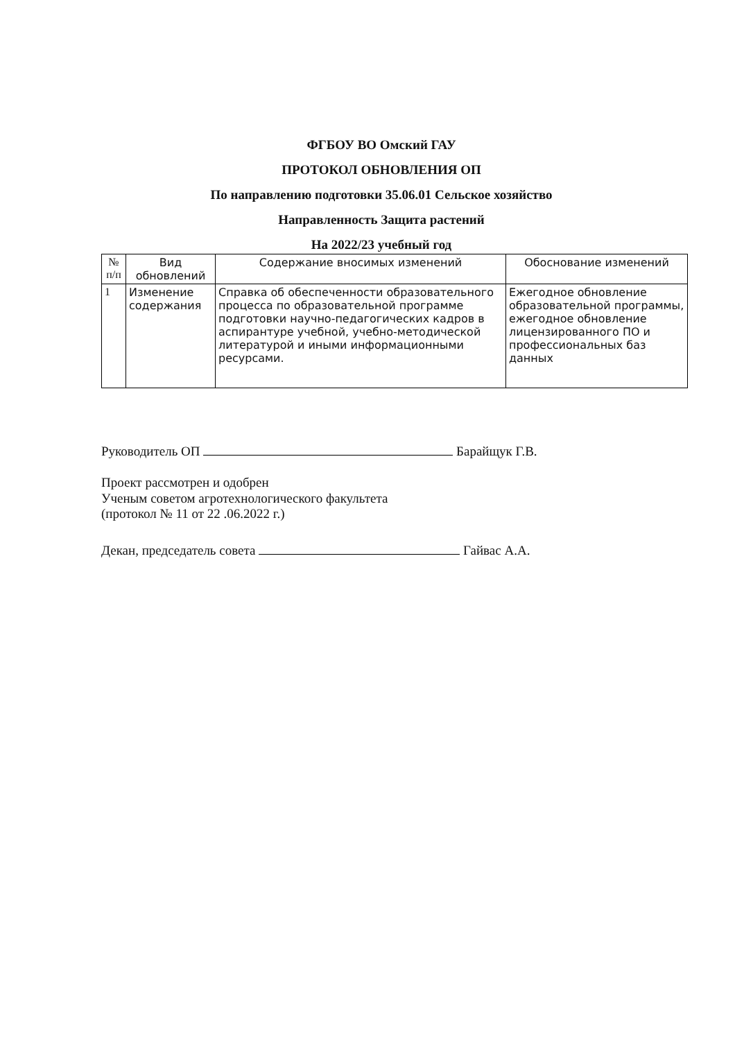ФГБОУ ВО Омский ГАУ
ПРОТОКОЛ ОБНОВЛЕНИЯ ОП
По направлению подготовки 35.06.01 Сельское хозяйство
Направленность Защита растений
На 2022/23 учебный год
| № п/п | Вид обновлений | Содержание вносимых изменений | Обоснование изменений |
| --- | --- | --- | --- |
| 1 | Изменение содержания | Справка об обеспеченности образовательного процесса по образовательной программе подготовки научно-педагогических кадров в аспирантуре учебной, учебно-методической литературой и иными информационными ресурсами. | Ежегодное обновление образовательной программы, ежегодное обновление лицензированного ПО и профессиональных баз данных |
Руководитель ОП Барайщук Г.В.
Проект рассмотрен и одобрен
Ученым советом агротехнологического факультета
(протокол № 11 от 22 .06.2022 г.)
Декан, председатель совета Гайвас А.А.